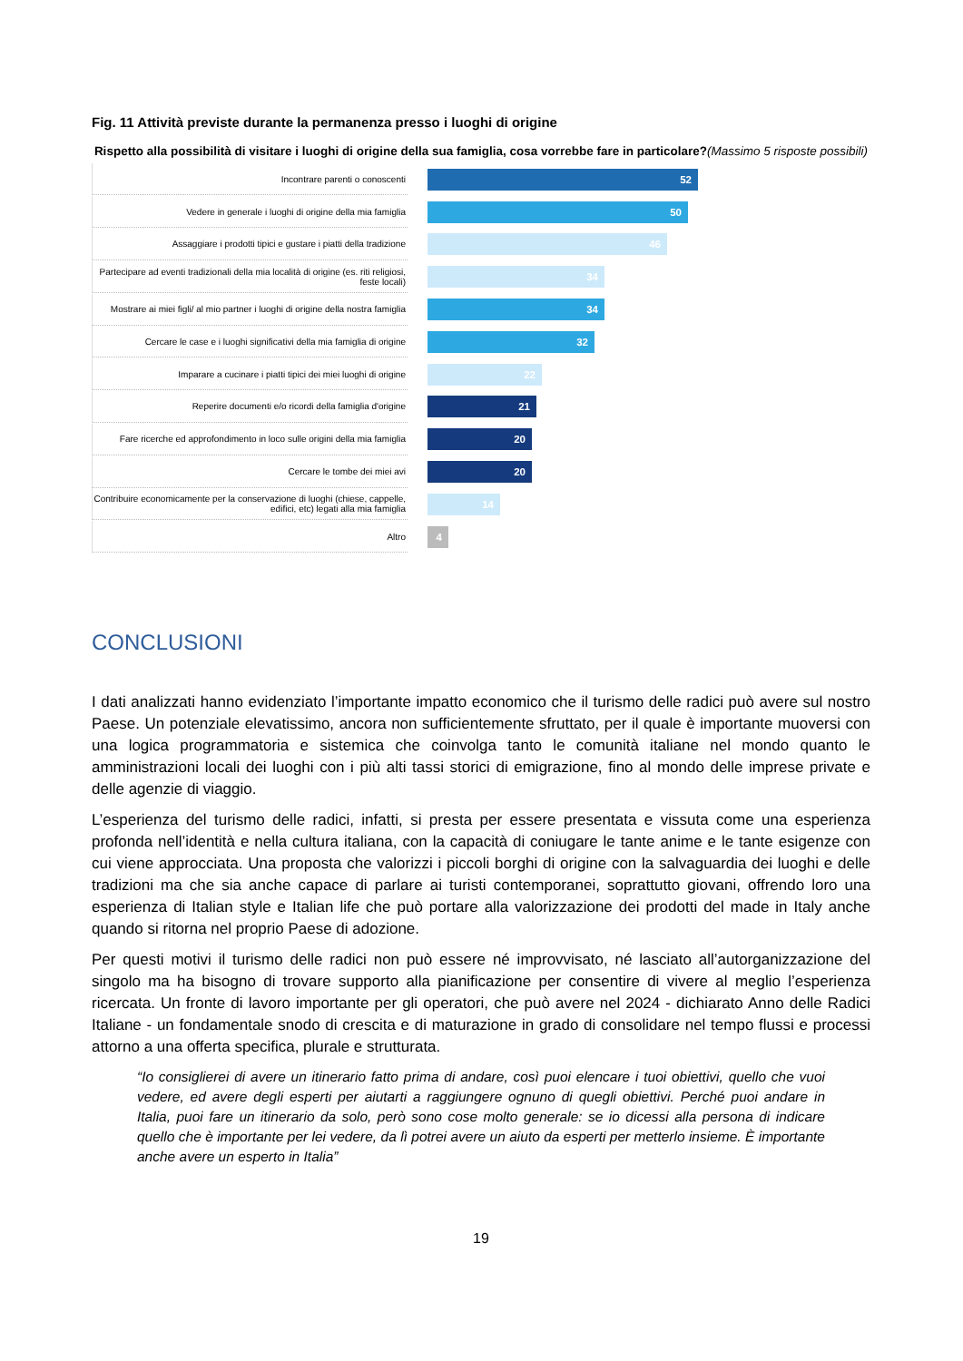Fig. 11 Attività previste durante la permanenza presso i luoghi di origine
Rispetto alla possibilità di visitare i luoghi di origine della sua famiglia, cosa vorrebbe fare in particolare?(Massimo 5 risposte possibili)
Incontrare parenti o conoscenti
52
Vedere in generale i luoghi di origine della mia famiglia
50
Assaggiare i prodotti tipici e gustare i piatti della tradizione
46
Partecipare ad eventi tradizionali della mia località di origine (es. riti religiosi, feste locali)
34
Mostrare ai miei figli/ al mio partner i luoghi di origine della nostra famiglia
34
Cercare le case e i luoghi significativi della mia famiglia di origine
32
Imparare a cucinare i piatti tipici dei miei luoghi di origine
22
Reperire documenti e/o ricordi della famiglia d'origine
21
Fare ricerche ed approfondimento in loco sulle origini della mia famiglia
20
Cercare le tombe dei miei avi
20
Contribuire economicamente per la conservazione di luoghi (chiese, cappelle, edifici, etc) legati alla mia famiglia
14
Altro
4
CONCLUSIONI
I dati analizzati hanno evidenziato l’importante impatto economico che il turismo delle radici può avere sul nostro Paese. Un potenziale elevatissimo, ancora non sufficientemente sfruttato, per il quale è importante muoversi con una logica programmatoria e sistemica che coinvolga tanto le comunità italiane nel mondo quanto le amministrazioni locali dei luoghi con i più alti tassi storici di emigrazione, fino al mondo delle imprese private e delle agenzie di viaggio.
L’esperienza del turismo delle radici, infatti, si presta per essere presentata e vissuta come una esperienza profonda nell’identità e nella cultura italiana, con la capacità di coniugare le tante anime e le tante esigenze con cui viene approcciata. Una proposta che valorizzi i piccoli borghi di origine con la salvaguardia dei luoghi e delle tradizioni ma che sia anche capace di parlare ai turisti contemporanei, soprattutto giovani, offrendo loro una esperienza di Italian style e Italian life che può portare alla valorizzazione dei prodotti del made in Italy anche quando si ritorna nel proprio Paese di adozione.
Per questi motivi il turismo delle radici non può essere né improvvisato, né lasciato all’autorganizzazione del singolo ma ha bisogno di trovare supporto alla pianificazione per consentire di vivere al meglio l’esperienza ricercata. Un fronte di lavoro importante per gli operatori, che può avere nel 2024 - dichiarato Anno delle Radici Italiane - un fondamentale snodo di crescita e di maturazione in grado di consolidare nel tempo flussi e processi attorno a una offerta specifica, plurale e strutturata.
“Io consiglierei di avere un itinerario fatto prima di andare, così puoi elencare i tuoi obiettivi, quello che vuoi vedere, ed avere degli esperti per aiutarti a raggiungere ognuno di quegli obiettivi. Perché puoi andare in Italia, puoi fare un itinerario da solo, però sono cose molto generale: se io dicessi alla persona di indicare quello che è importante per lei vedere, da lì potrei avere un aiuto da esperti per metterlo insieme. È importante anche avere un esperto in Italia”
19